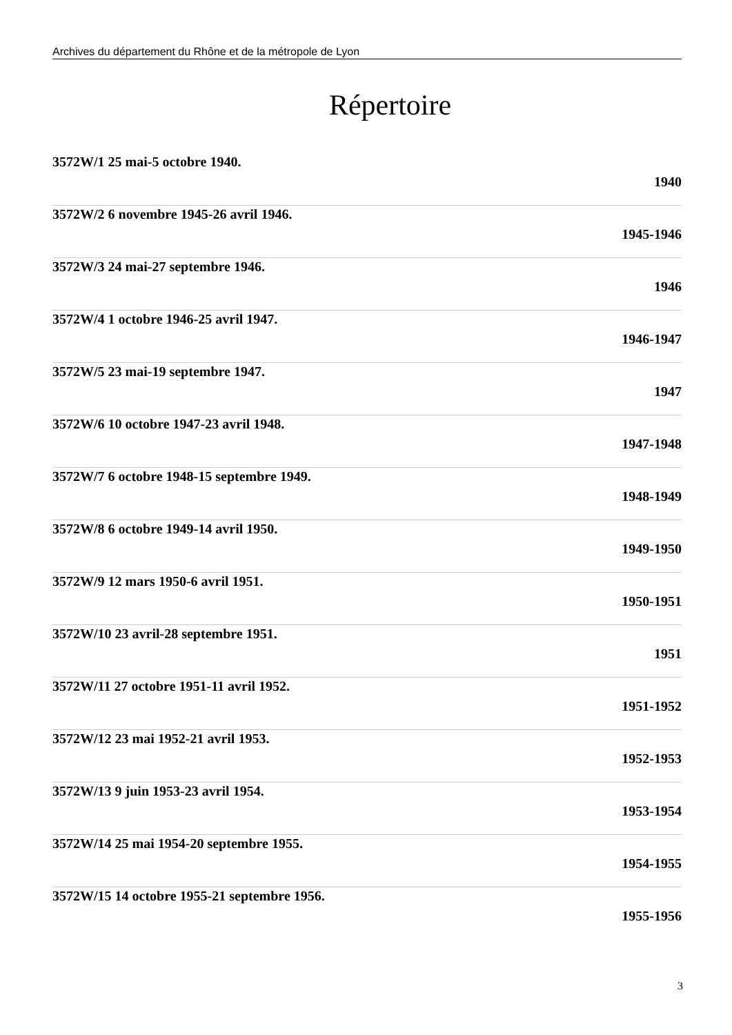Archives du département du Rhône et de la métropole de Lyon
Répertoire
3572W/1 25 mai-5 octobre 1940.
1940
3572W/2 6 novembre 1945-26 avril 1946.
1945-1946
3572W/3 24 mai-27 septembre 1946.
1946
3572W/4 1 octobre 1946-25 avril 1947.
1946-1947
3572W/5 23 mai-19 septembre 1947.
1947
3572W/6 10 octobre 1947-23 avril 1948.
1947-1948
3572W/7 6 octobre 1948-15 septembre 1949.
1948-1949
3572W/8 6 octobre 1949-14 avril 1950.
1949-1950
3572W/9 12 mars 1950-6 avril 1951.
1950-1951
3572W/10 23 avril-28 septembre 1951.
1951
3572W/11 27 octobre 1951-11 avril 1952.
1951-1952
3572W/12 23 mai 1952-21 avril 1953.
1952-1953
3572W/13 9 juin 1953-23 avril 1954.
1953-1954
3572W/14 25 mai 1954-20 septembre 1955.
1954-1955
3572W/15 14 octobre 1955-21 septembre 1956.
1955-1956
3